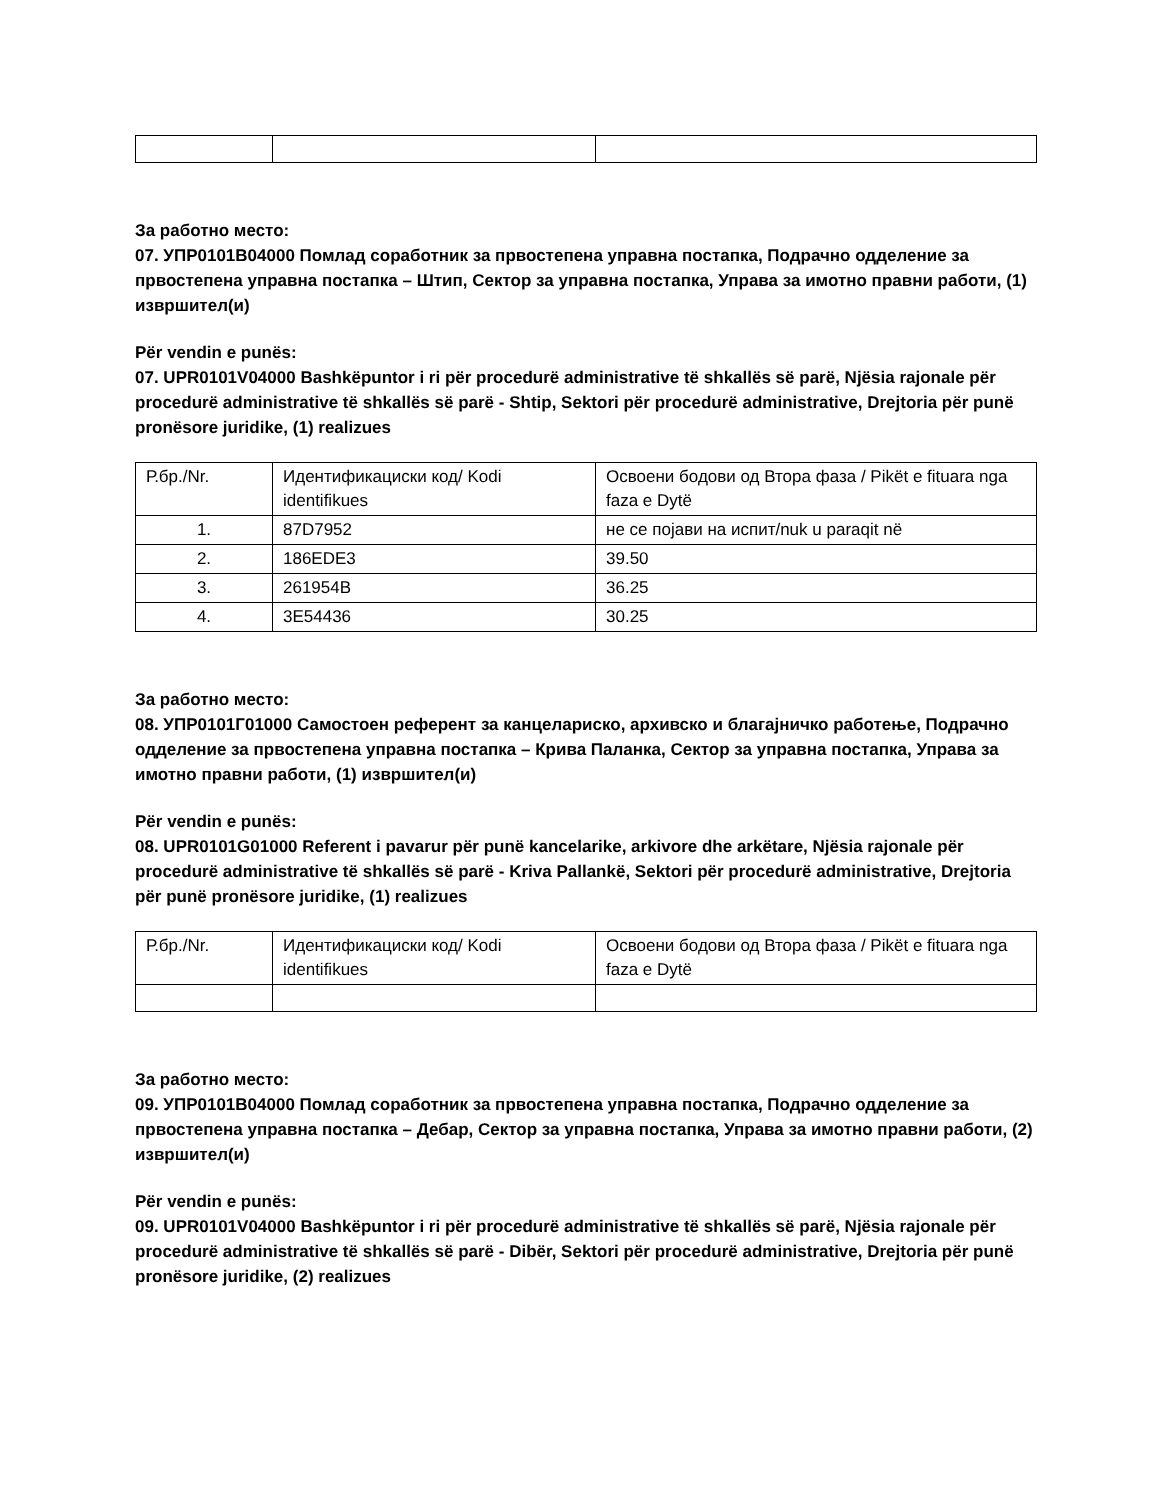За работно место:
07. УПР0101В04000 Помлад соработник за првостепена управна постапка, Подрачно одделение за првостепена управна постапка – Штип, Сектор за управна постапка, Управа за имотно правни работи, (1) извршител(и)
Për vendin e punës:
07. UPR0101V04000 Bashkëpuntor i ri për procedurë administrative të shkallës së parë, Njësia rajonale për procedurë administrative të shkallës së parë - Shtip, Sektori për procedurë administrative, Drejtoria për punë pronësore juridike, (1) realizues
| Р.бр./Nr. | Идентификациски код/ Kodi identifikues | Освоени бодови од Втора фаза / Pikët e fituara nga faza e Dytë |
| 1. | 87D7952 | не се појави на испит/nuk u paraqit në |
| 2. | 186EDE3 | 39.50 |
| 3. | 261954B | 36.25 |
| 4. | 3E54436 | 30.25 |
За работно место:
08. УПР0101Г01000 Самостоен референт за канцелариско, архивско и благајничко работење, Подрачно одделение за првостепена управна постапка – Крива Паланка, Сектор за управна постапка, Управа за имотно правни работи, (1) извршител(и)
Për vendin e punës:
08. UPR0101G01000 Referent i pavarur për punë kancelarike, arkivore dhe arkëtare, Njësia rajonale për procedurë administrative të shkallës së parë - Kriva Pallankë, Sektori për procedurë administrative, Drejtoria për punë pronësore juridike, (1) realizues
| Р.бр./Nr. | Идентификациски код/ Kodi identifikues | Освоени бодови од Втора фаза / Pikët e fituara nga faza e Dytë |
За работно место:
09. УПР0101В04000 Помлад соработник за првостепена управна постапка, Подрачно одделение за првостепена управна постапка – Дебар, Сектор за управна постапка, Управа за имотно правни работи, (2) извршител(и)
Për vendin e punës:
09. UPR0101V04000 Bashkëpuntor i ri për procedurë administrative të shkallës së parë, Njësia rajonale për procedurë administrative të shkallës së parë - Dibër, Sektori për procedurë administrative, Drejtoria për punë pronësore juridike, (2) realizues